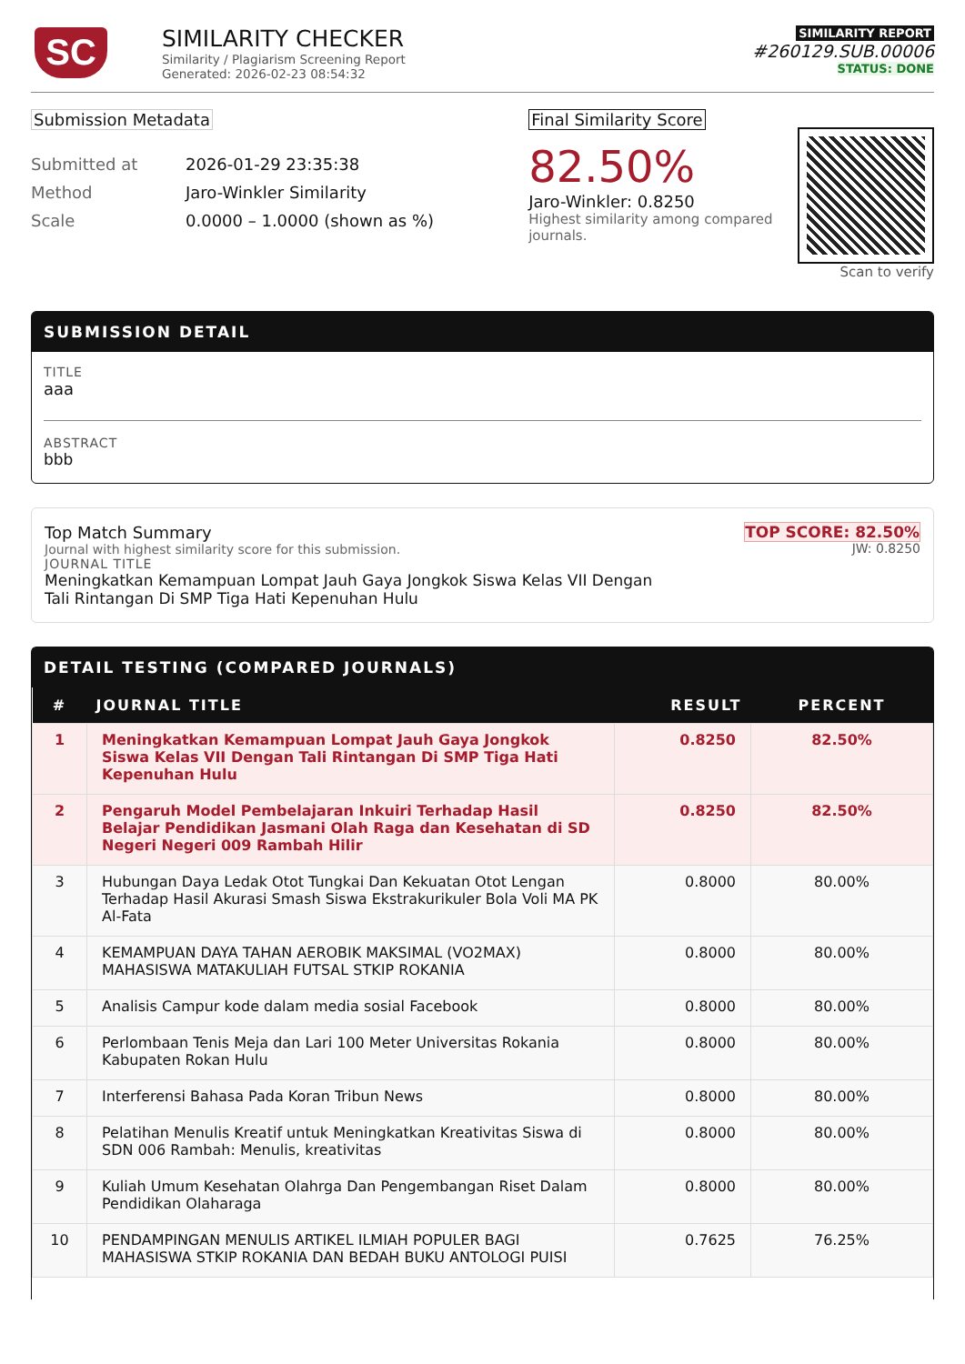SC
SIMILARITY CHECKER
Similarity / Plagiarism Screening Report
Generated: 2026-02-23 08:54:32
SIMILARITY REPORT
#260129.SUB.00006
STATUS: DONE
Submission Metadata
| Submitted at | 2026-01-29 23:35:38 |
| Method | Jaro-Winkler Similarity |
| Scale | 0.0000 – 1.0000 (shown as %) |
Final Similarity Score
82.50%
Jaro-Winkler: 0.8250
Highest similarity among compared journals.
Scan to verify
SUBMISSION DETAIL
TITLE
aaa
ABSTRACT
bbb
Top Match Summary
Journal with highest similarity score for this submission.
JOURNAL TITLE
Meningkatkan Kemampuan Lompat Jauh Gaya Jongkok Siswa Kelas VII Dengan Tali Rintangan Di SMP Tiga Hati Kepenuhan Hulu
TOP SCORE: 82.50%
JW: 0.8250
DETAIL TESTING (COMPARED JOURNALS)
| # | JOURNAL TITLE | RESULT | PERCENT |
| --- | --- | --- | --- |
| 1 | Meningkatkan Kemampuan Lompat Jauh Gaya Jongkok Siswa Kelas VII Dengan Tali Rintangan Di SMP Tiga Hati Kepenuhan Hulu | 0.8250 | 82.50% |
| 2 | Pengaruh Model Pembelajaran Inkuiri Terhadap Hasil Belajar Pendidikan Jasmani Olah Raga dan Kesehatan di SD Negeri Negeri 009 Rambah Hilir | 0.8250 | 82.50% |
| 3 | Hubungan Daya Ledak Otot Tungkai Dan Kekuatan Otot Lengan Terhadap Hasil Akurasi Smash Siswa Ekstrakurikuler Bola Voli MA PK Al-Fata | 0.8000 | 80.00% |
| 4 | KEMAMPUAN DAYA TAHAN AEROBIK MAKSIMAL (VO2MAX) MAHASISWA MATAKULIAH FUTSAL STKIP ROKANIA | 0.8000 | 80.00% |
| 5 | Analisis Campur kode dalam media sosial Facebook | 0.8000 | 80.00% |
| 6 | Perlombaan Tenis Meja dan Lari 100 Meter Universitas Rokania Kabupaten Rokan Hulu | 0.8000 | 80.00% |
| 7 | Interferensi Bahasa Pada Koran Tribun News | 0.8000 | 80.00% |
| 8 | Pelatihan Menulis Kreatif untuk Meningkatkan Kreativitas Siswa di SDN 006 Rambah: Menulis, kreativitas | 0.8000 | 80.00% |
| 9 | Kuliah Umum Kesehatan Olahrga Dan Pengembangan Riset Dalam Pendidikan Olaharaga | 0.8000 | 80.00% |
| 10 | PENDAMPINGAN MENULIS ARTIKEL ILMIAH POPULER BAGI MAHASISWA STKIP ROKANIA DAN BEDAH BUKU ANTOLOGI PUISI | 0.7625 | 76.25% |